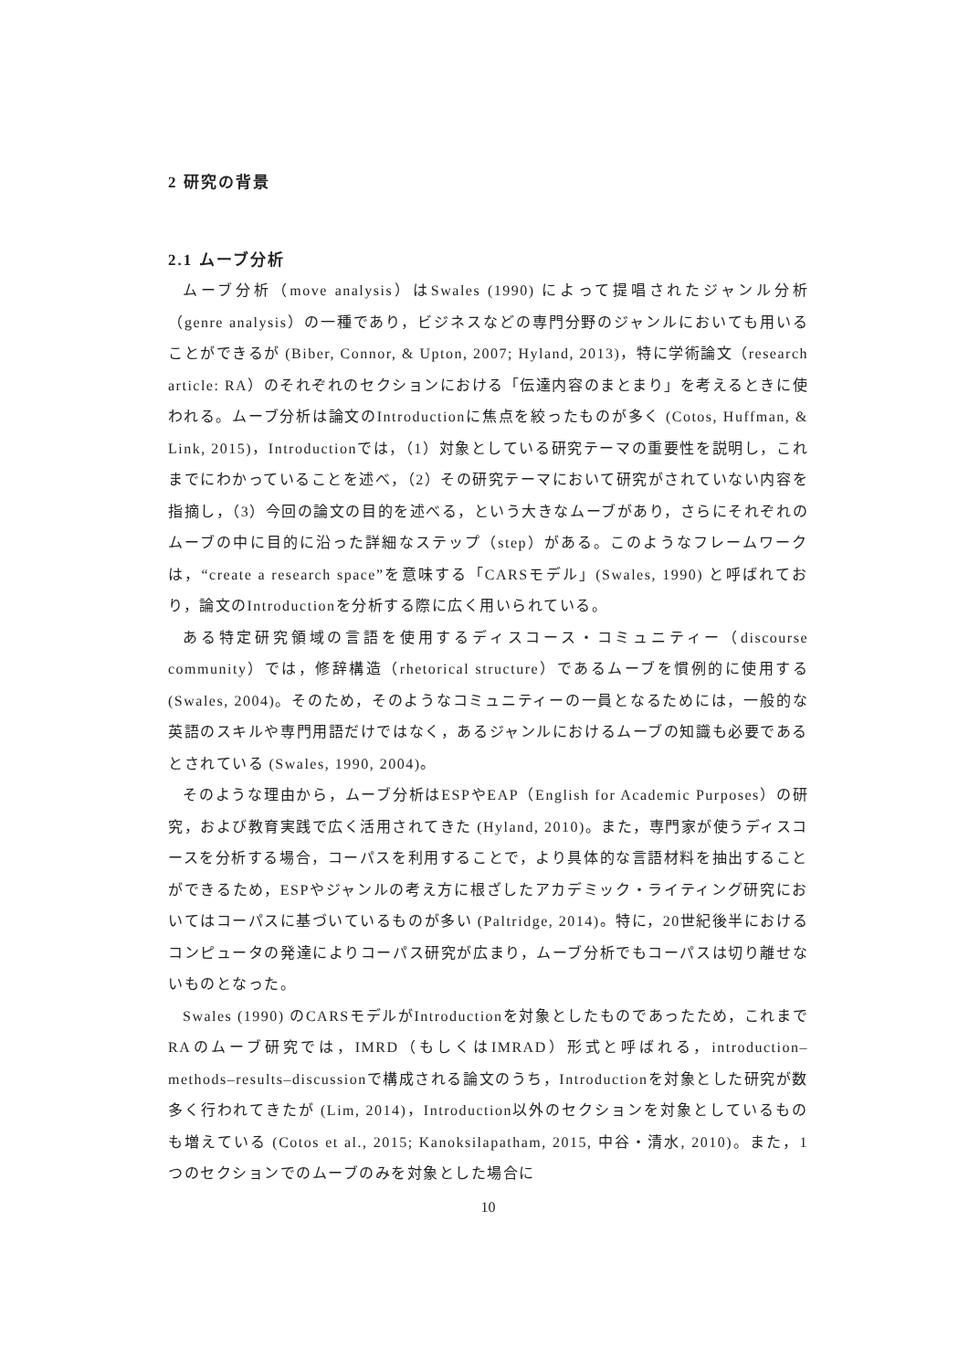2 研究の背景
2.1 ムーブ分析
ムーブ分析（move analysis）はSwales (1990) によって提唱されたジャンル分析（genre analysis）の一種であり，ビジネスなどの専門分野のジャンルにおいても用いることができるが (Biber, Connor, & Upton, 2007; Hyland, 2013)，特に学術論文（research article: RA）のそれぞれのセクションにおける「伝達内容のまとまり」を考えるときに使われる。ムーブ分析は論文のIntroductionに焦点を絞ったものが多く (Cotos, Huffman, & Link, 2015)，Introductionでは，（1）対象としている研究テーマの重要性を説明し，これまでにわかっていることを述べ，（2）その研究テーマにおいて研究がされていない内容を指摘し，（3）今回の論文の目的を述べる，という大きなムーブがあり，さらにそれぞれのムーブの中に目的に沿った詳細なステップ（step）がある。このようなフレームワークは，“create a research space”を意味する「CARSモデル」(Swales, 1990) と呼ばれており，論文のIntroductionを分析する際に広く用いられている。
ある特定研究領域の言語を使用するディスコース・コミュニティー（discourse community）では，修辞構造（rhetorical structure）であるムーブを慣例的に使用する (Swales, 2004)。そのため，そのようなコミュニティーの一員となるためには，一般的な英語のスキルや専門用語だけではなく，あるジャンルにおけるムーブの知識も必要であるとされている (Swales, 1990, 2004)。
そのような理由から，ムーブ分析はESPやEAP（English for Academic Purposes）の研究，および教育実践で広く活用されてきた (Hyland, 2010)。また，専門家が使うディスコースを分析する場合，コーパスを利用することで，より具体的な言語材料を抽出することができるため，ESPやジャンルの考え方に根ざしたアカデミック・ライティング研究においてはコーパスに基づいているものが多い (Paltridge, 2014)。特に，20世紀後半におけるコンピュータの発達によりコーパス研究が広まり，ムーブ分析でもコーパスは切り離せないものとなった。
Swales (1990) のCARSモデルがIntroductionを対象としたものであったため，これまでRAのムーブ研究では，IMRD（もしくはIMRAD）形式と呼ばれる，introduction–methods–results–discussionで構成される論文のうち，Introductionを対象とした研究が数多く行われてきたが (Lim, 2014)，Introduction以外のセクションを対象としているものも増えている (Cotos et al., 2015; Kanoksilapatham, 2015, 中谷・清水, 2010)。また，1つのセクションでのムーブのみを対象とした場合に
10